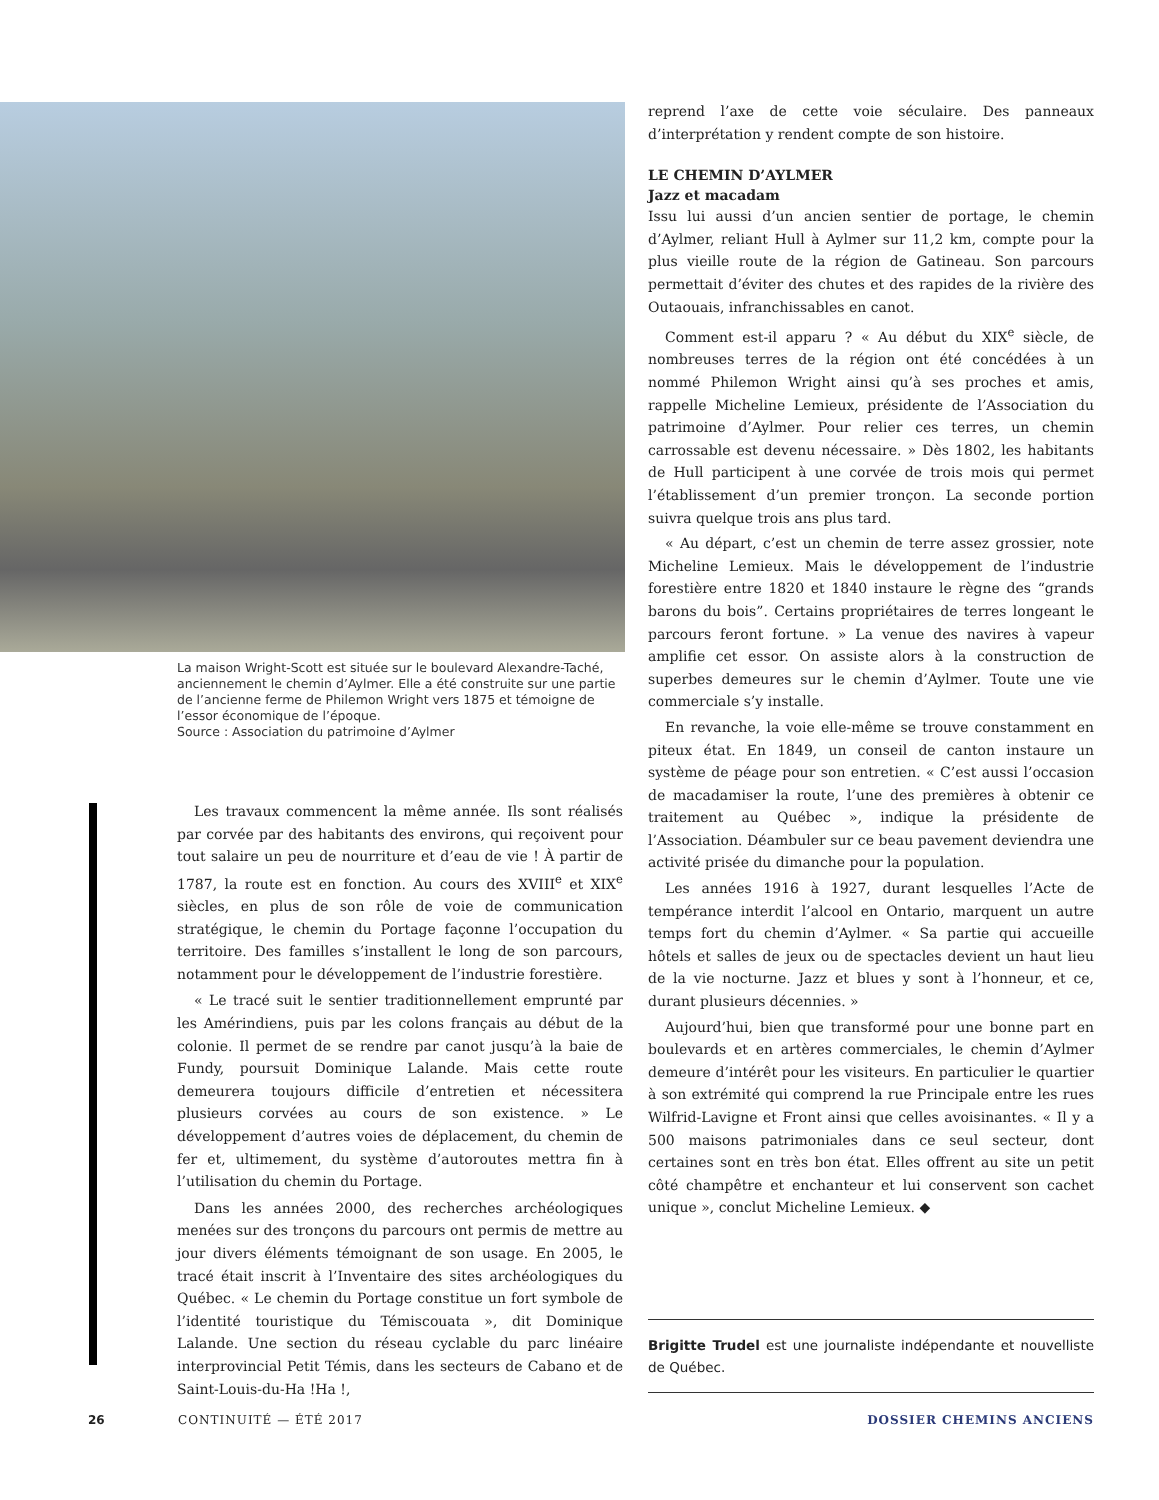La maison Wright-Scott est située sur le boulevard Alexandre-Taché, anciennement le chemin d’Aylmer. Elle a été construite sur une partie de l’ancienne ferme de Philemon Wright vers 1875 et témoigne de l’essor économique de l’époque.
Source : Association du patrimoine d’Aylmer
Les travaux commencent la même année. Ils sont réalisés par corvée par des habitants des environs, qui reçoivent pour tout salaire un peu de nourriture et d’eau de vie ! À partir de 1787, la route est en fonction. Au cours des XVIII<sup>e</sup> et XIX<sup>e</sup> siècles, en plus de son rôle de voie de communication stratégique, le chemin du Portage façonne l’occupation du territoire. Des familles s’installent le long de son parcours, notamment pour le développement de l’industrie forestière.
« Le tracé suit le sentier traditionnellement emprunté par les Amérindiens, puis par les colons français au début de la colonie. Il permet de se rendre par canot jusqu’à la baie de Fundy, poursuit Dominique Lalande. Mais cette route demeurera toujours difficile d’entretien et nécessitera plusieurs corvées au cours de son existence. » Le développement d’autres voies de déplacement, du chemin de fer et, ultimement, du système d’autoroutes mettra fin à l’utilisation du chemin du Portage.
Dans les années 2000, des recherches archéologiques menées sur des tronçons du parcours ont permis de mettre au jour divers éléments témoignant de son usage. En 2005, le tracé était inscrit à l’Inventaire des sites archéologiques du Québec. « Le chemin du Portage constitue un fort symbole de l’identité touristique du Témiscouata », dit Dominique Lalande. Une section du réseau cyclable du parc linéaire interprovincial Petit Témis, dans les secteurs de Cabano et de Saint-Louis-du-Ha !Ha !,
reprend l’axe de cette voie séculaire. Des panneaux d’interprétation y rendent compte de son histoire.
LE CHEMIN D’AYLMER
Jazz et macadam
Issu lui aussi d’un ancien sentier de portage, le chemin d’Aylmer, reliant Hull à Aylmer sur 11,2 km, compte pour la plus vieille route de la région de Gatineau. Son parcours permettait d’éviter des chutes et des rapides de la rivière des Outaouais, infranchissables en canot.
Comment est-il apparu ? « Au début du XIX<sup>e</sup> siècle, de nombreuses terres de la région ont été concédées à un nommé Philemon Wright ainsi qu’à ses proches et amis, rappelle Micheline Lemieux, présidente de l’Association du patrimoine d’Aylmer. Pour relier ces terres, un chemin carrossable est devenu nécessaire. » Dès 1802, les habitants de Hull participent à une corvée de trois mois qui permet l’établissement d’un premier tronçon. La seconde portion suivra quelque trois ans plus tard.
« Au départ, c’est un chemin de terre assez grossier, note Micheline Lemieux. Mais le développement de l’industrie forestière entre 1820 et 1840 instaure le règne des “grands barons du bois”. Certains propriétaires de terres longeant le parcours feront fortune. » La venue des navires à vapeur amplifie cet essor. On assiste alors à la construction de superbes demeures sur le chemin d’Aylmer. Toute une vie commerciale s’y installe.
En revanche, la voie elle-même se trouve constamment en piteux état. En 1849, un conseil de canton instaure un système de péage pour son entretien. « C’est aussi l’occasion de macadamiser la route, l’une des premières à obtenir ce traitement au Québec », indique la présidente de l’Association. Déambuler sur ce beau pavement deviendra une activité prisée du dimanche pour la population.
Les années 1916 à 1927, durant lesquelles l’Acte de tempérance interdit l’alcool en Ontario, marquent un autre temps fort du chemin d’Aylmer. « Sa partie qui accueille hôtels et salles de jeux ou de spectacles devient un haut lieu de la vie nocturne. Jazz et blues y sont à l’honneur, et ce, durant plusieurs décennies. »
Aujourd’hui, bien que transformé pour une bonne part en boulevards et en artères commerciales, le chemin d’Aylmer demeure d’intérêt pour les visiteurs. En particulier le quartier à son extrémité qui comprend la rue Principale entre les rues Wilfrid-Lavigne et Front ainsi que celles avoisinantes. « Il y a 500 maisons patrimoniales dans ce seul secteur, dont certaines sont en très bon état. Elles offrent au site un petit côté champêtre et enchanteur et lui conservent son cachet unique », conclut Micheline Lemieux. ◆
Brigitte Trudel est une journaliste indépendante et nouvelliste de Québec.
26 CONTINUITÉ — ÉTÉ 2017 DOSSIER CHEMINS ANCIENS